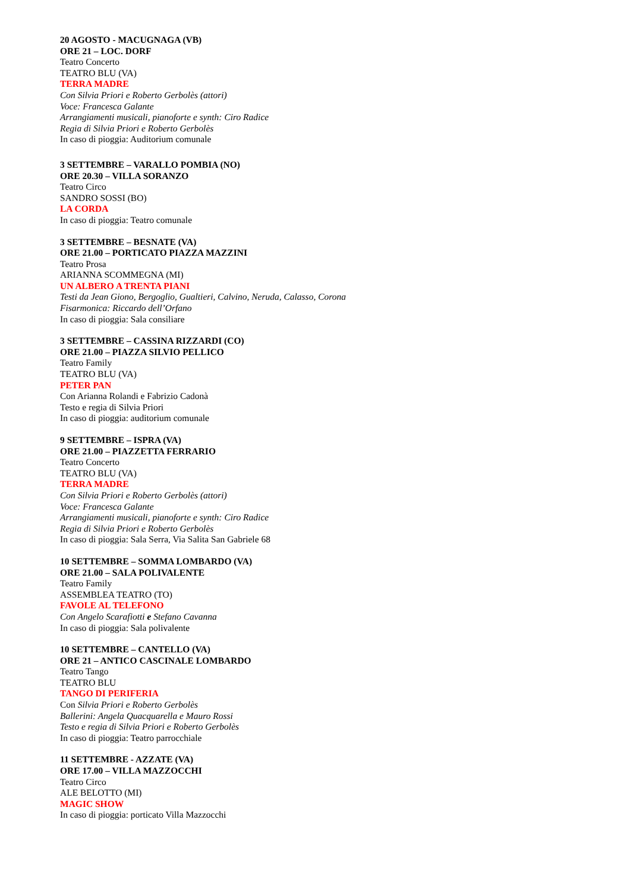20 AGOSTO - MACUGNAGA (VB)
ORE 21 – LOC. DORF
Teatro Concerto
TEATRO BLU (VA)
TERRA MADRE
Con Silvia Priori e Roberto Gerbolès (attori)
Voce: Francesca Galante
Arrangiamenti musicali, pianoforte e synth: Ciro Radice
Regia di Silvia Priori e Roberto Gerbolès
In caso di pioggia: Auditorium comunale
3 SETTEMBRE – VARALLO POMBIA (NO)
ORE 20.30 – VILLA SORANZO
Teatro Circo
SANDRO SOSSI (BO)
LA CORDA
In caso di pioggia: Teatro comunale
3 SETTEMBRE – BESNATE (VA)
ORE 21.00 – PORTICATO PIAZZA MAZZINI
Teatro Prosa
ARIANNA SCOMMEGNA (MI)
UN ALBERO A TRENTA PIANI
Testi da Jean Giono, Bergoglio, Gualtieri, Calvino, Neruda, Calasso, Corona
Fisarmonica: Riccardo dell’Orfano
In caso di pioggia: Sala consiliare
3 SETTEMBRE – CASSINA RIZZARDI (CO)
ORE 21.00 – PIAZZA SILVIO PELLICO
Teatro Family
TEATRO BLU (VA)
PETER PAN
Con Arianna Rolandi e Fabrizio Cadonà
Testo e regia di Silvia Priori
In caso di pioggia: auditorium comunale
9 SETTEMBRE – ISPRA (VA)
ORE 21.00 – PIAZZETTA FERRARIO
Teatro Concerto
TEATRO BLU (VA)
TERRA MADRE
Con Silvia Priori e Roberto Gerbolès (attori)
Voce: Francesca Galante
Arrangiamenti musicali, pianoforte e synth: Ciro Radice
Regia di Silvia Priori e Roberto Gerbolès
In caso di pioggia: Sala Serra, Via Salita San Gabriele 68
10 SETTEMBRE – SOMMA LOMBARDO (VA)
ORE 21.00 – SALA POLIVALENTE
Teatro Family
ASSEMBLEA TEATRO (TO)
FAVOLE AL TELEFONO
Con Angelo Scarafiotti e Stefano Cavanna
In caso di pioggia: Sala polivalente
10 SETTEMBRE – CANTELLO (VA)
ORE 21 – ANTICO CASCINALE LOMBARDO
Teatro Tango
TEATRO BLU
TANGO DI PERIFERIA
Con Silvia Priori e Roberto Gerbolès
Ballerini: Angela Quacquarella e Mauro Rossi
Testo e regia di Silvia Priori e Roberto Gerbolès
In caso di pioggia: Teatro parrocchiale
11 SETTEMBRE - AZZATE (VA)
ORE 17.00 – VILLA MAZZOCCHI
Teatro Circo
ALE BELOTTO (MI)
MAGIC SHOW
In caso di pioggia: porticato Villa Mazzocchi